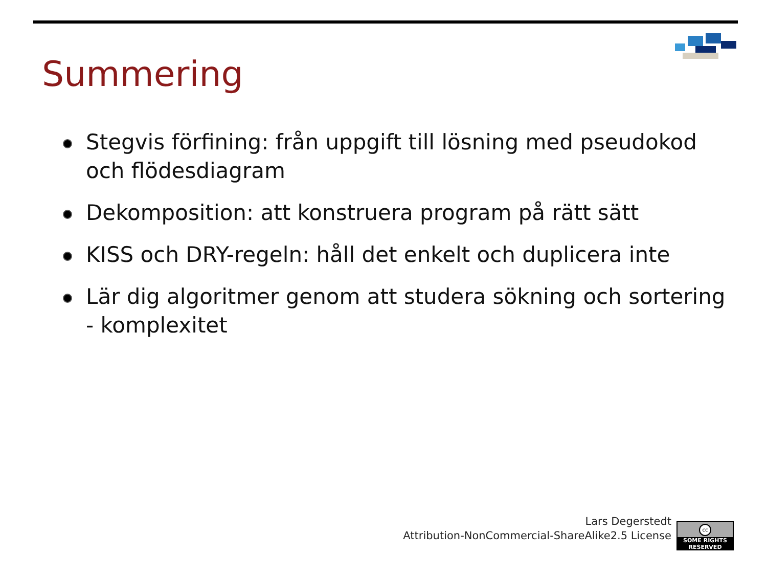Summering
Stegvis förfining: från uppgift till lösning med pseudokod och flödesdiagram
Dekomposition: att konstruera program på rätt sätt
KISS och DRY-regeln: håll det enkelt och duplicera inte
Lär dig algoritmer genom att studera sökning och sortering - komplexitet
Lars Degerstedt
Attribution-NonCommercial-ShareAlike2.5 License
cc
SOME RIGHTS RESERVED